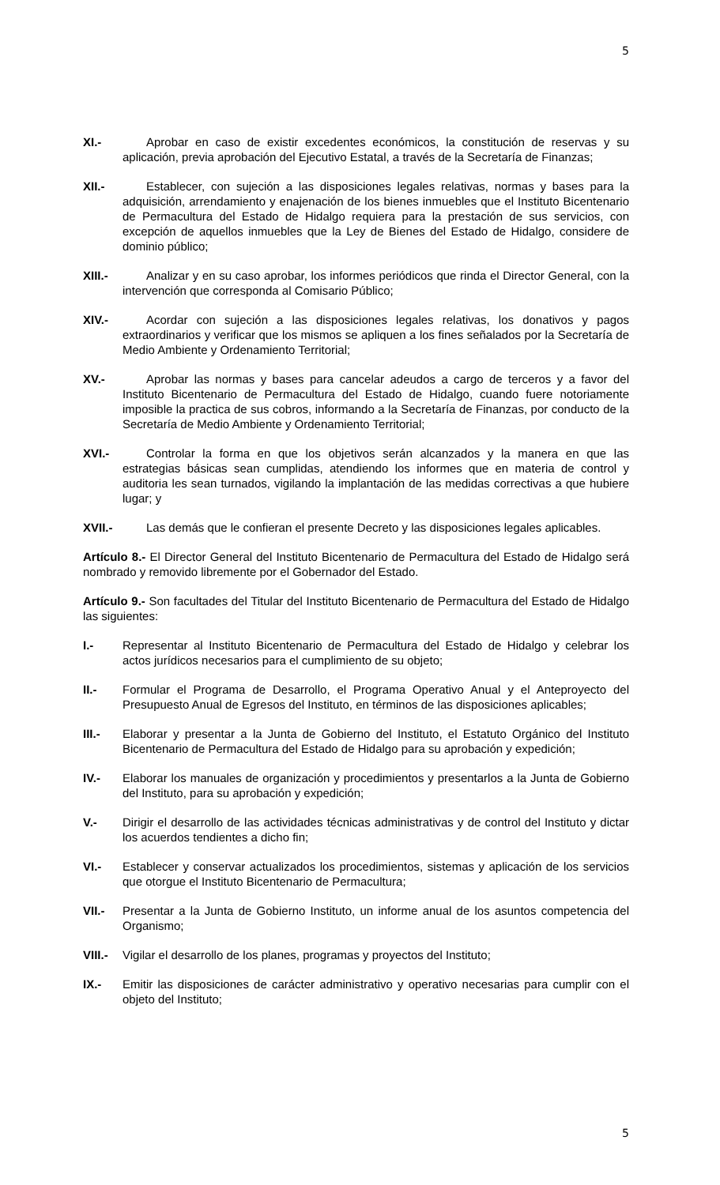5
XI.- Aprobar en caso de existir excedentes económicos, la constitución de reservas y su aplicación, previa aprobación del Ejecutivo Estatal, a través de la Secretaría de Finanzas;
XII.- Establecer, con sujeción a las disposiciones legales relativas, normas y bases para la adquisición, arrendamiento y enajenación de los bienes inmuebles que el Instituto Bicentenario de Permacultura del Estado de Hidalgo requiera para la prestación de sus servicios, con excepción de aquellos inmuebles que la Ley de Bienes del Estado de Hidalgo, considere de dominio público;
XIII.-
Analizar y en su caso aprobar, los informes periódicos que rinda el Director General, con la intervención que corresponda al Comisario Público;
XIV.- Acordar con sujeción a las disposiciones legales relativas, los donativos y pagos extraordinarios y verificar que los mismos se apliquen a los fines señalados por la Secretaría de Medio Ambiente y Ordenamiento Territorial;
XV.- Aprobar las normas y bases para cancelar adeudos a cargo de terceros y a favor del Instituto Bicentenario de Permacultura del Estado de Hidalgo, cuando fuere notoriamente imposible la practica de sus cobros, informando a la Secretaría de Finanzas, por conducto de la Secretaría de Medio Ambiente y Ordenamiento Territorial;
XVI.- Controlar la forma en que los objetivos serán alcanzados y la manera en que las estrategias básicas sean cumplidas, atendiendo los informes que en materia de control y auditoria les sean turnados, vigilando la implantación de las medidas correctivas a que hubiere lugar; y
XVII.- Las demás que le confieran el presente Decreto y las disposiciones legales aplicables.
Artículo 8.- El Director General del Instituto Bicentenario de Permacultura del Estado de Hidalgo será nombrado y removido libremente por el Gobernador del Estado.
Artículo 9.- Son facultades del Titular del Instituto Bicentenario de Permacultura del Estado de Hidalgo las siguientes:
I.- Representar al Instituto Bicentenario de Permacultura del Estado de Hidalgo y celebrar los actos jurídicos necesarios para el cumplimiento de su objeto;
II.- Formular el Programa de Desarrollo, el Programa Operativo Anual y el Anteproyecto del Presupuesto Anual de Egresos del Instituto, en términos de las disposiciones aplicables;
III.- Elaborar y presentar a la Junta de Gobierno del Instituto, el Estatuto Orgánico del Instituto Bicentenario de Permacultura del Estado de Hidalgo para su aprobación y expedición;
IV.- Elaborar los manuales de organización y procedimientos y presentarlos a la Junta de Gobierno del Instituto, para su aprobación y expedición;
V.- Dirigir el desarrollo de las actividades técnicas administrativas y de control del Instituto y dictar los acuerdos tendientes a dicho fin;
VI.- Establecer y conservar actualizados los procedimientos, sistemas y aplicación de los servicios que otorgue el Instituto Bicentenario de Permacultura;
VII.- Presentar a la Junta de Gobierno Instituto, un informe anual de los asuntos competencia del Organismo;
VIII.-
Vigilar el desarrollo de los planes, programas y proyectos del Instituto;
IX.- Emitir las disposiciones de carácter administrativo y operativo necesarias para cumplir con el objeto del Instituto;
5